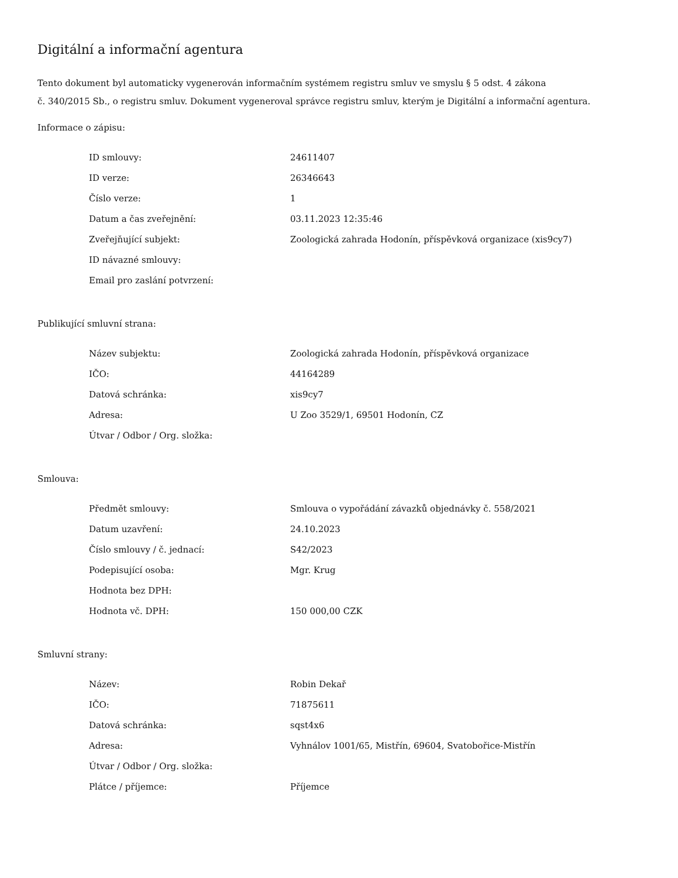Digitální a informační agentura
Tento dokument byl automaticky vygenerován informačním systémem registru smluv ve smyslu § 5 odst. 4 zákona
č. 340/2015 Sb., o registru smluv. Dokument vygeneroval správce registru smluv, kterým je Digitální a informační agentura.
Informace o zápisu:
| ID smlouvy: | 24611407 |
| ID verze: | 26346643 |
| Číslo verze: | 1 |
| Datum a čas zveřejnění: | 03.11.2023 12:35:46 |
| Zveřejňující subjekt: | Zoologická zahrada Hodonín, příspěvková organizace (xis9cy7) |
| ID návazné smlouvy: | |
| Email pro zaslání potvrzení: | |
Publikující smluvní strana:
| Název subjektu: | Zoologická zahrada Hodonín, příspěvková organizace |
| IČO: | 44164289 |
| Datová schránka: | xis9cy7 |
| Adresa: | U Zoo 3529/1, 69501 Hodonín, CZ |
| Útvar / Odbor / Org. složka: | |
Smlouva:
| Předmět smlouvy: | Smlouva o vypořádání závazků objednávky č. 558/2021 |
| Datum uzavření: | 24.10.2023 |
| Číslo smlouvy / č. jednací: | S42/2023 |
| Podepisující osoba: | Mgr. Krug |
| Hodnota bez DPH: | |
| Hodnota vč. DPH: | 150 000,00 CZK |
Smluvní strany:
| Název: | Robin Dekař |
| IČO: | 71875611 |
| Datová schránka: | sqst4x6 |
| Adresa: | Vyhnálov 1001/65, Mistřín, 69604, Svatobořice-Mistřín |
| Útvar / Odbor / Org. složka: | |
| Plátce / příjemce: | Příjemce |